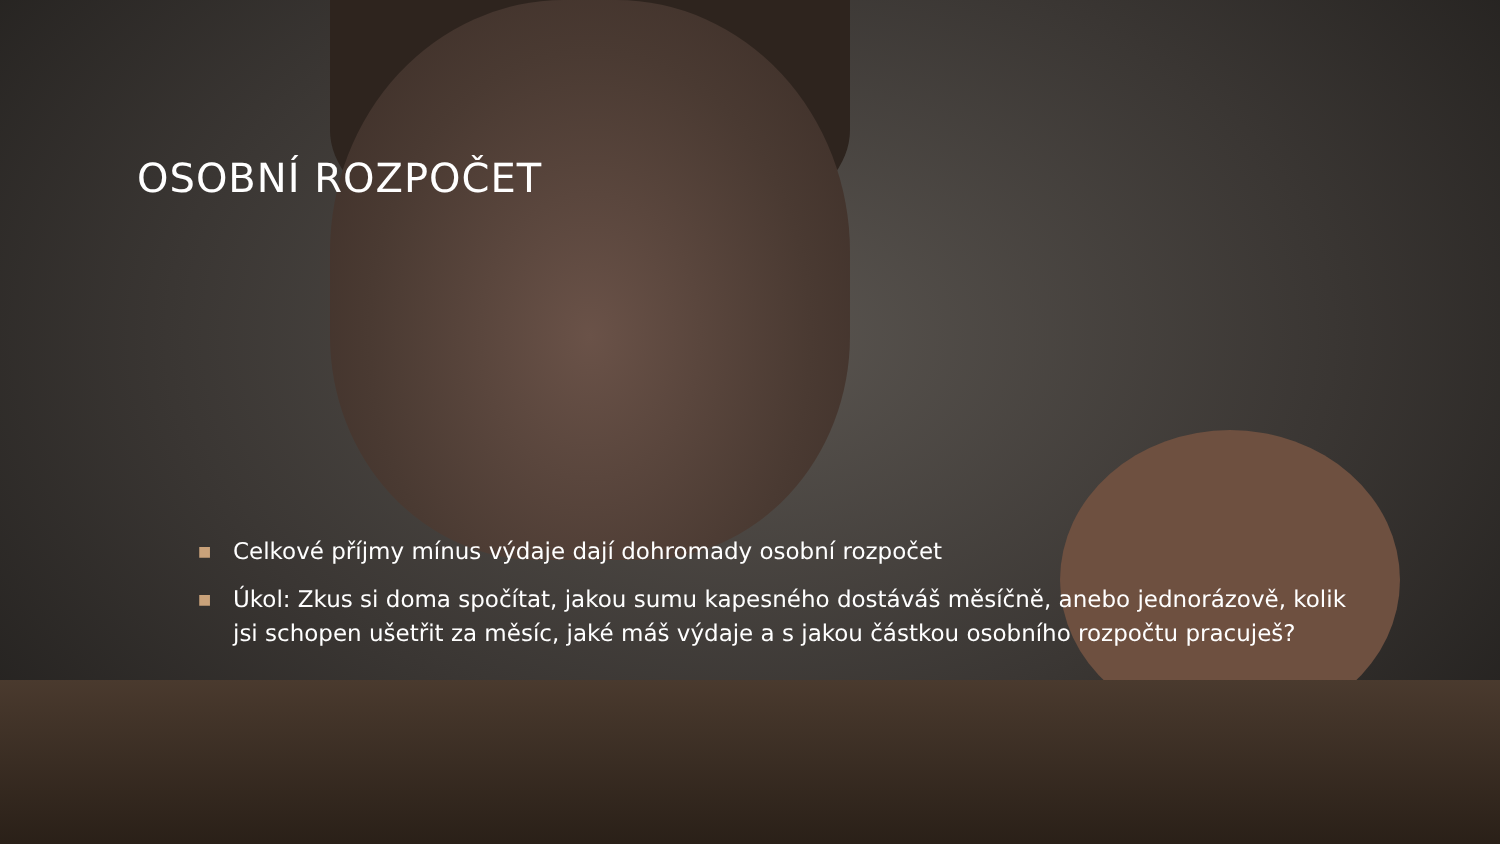OSOBNÍ ROZPOČET
■ Celkové příjmy mínus výdaje dají dohromady osobní rozpočet
■ Úkol: Zkus si doma spočítat, jakou sumu kapesného dostáváš měsíčně, anebo jednorázově, kolik jsi schopen ušetřit za měsíc, jaké máš výdaje a s jakou částkou osobního rozpočtu pracuješ?